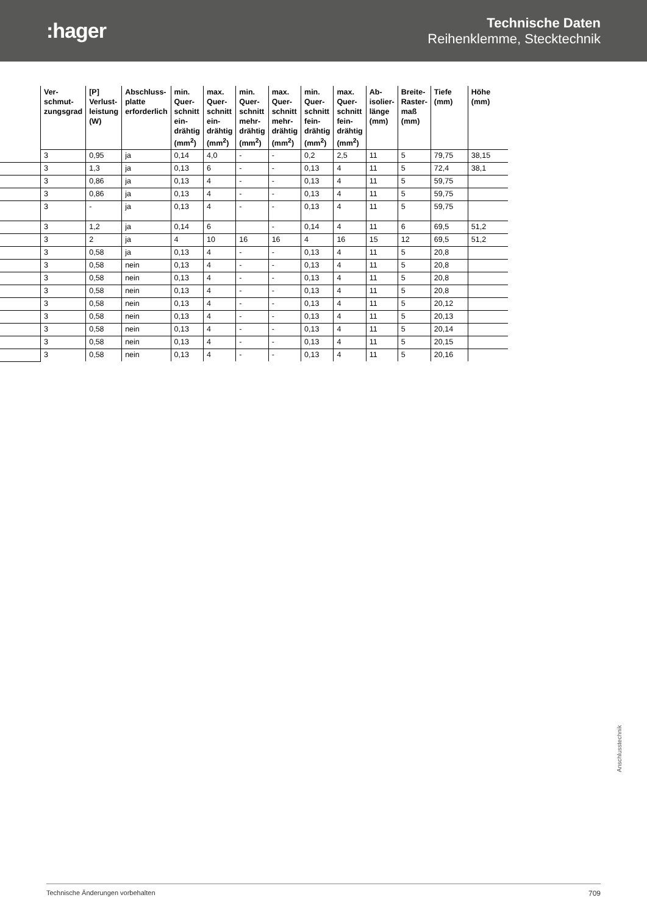:hager
Technische Daten
Reihenklemme, Stecktechnik
| | Ver- schmut- zungsgrad | [P] Verlust- leistung (W) | Abschluss- platte erforderlich | min. Quer- schnitt ein- drähtig (mm<sup>2</sup>) | max. Quer- schnitt ein- drähtig (mm<sup>2</sup>) | min. Quer- schnitt mehr- drähtig (mm<sup>2</sup>) | max. Quer- schnitt mehr- drähtig (mm<sup>2</sup>) | min. Quer- schnitt fein- drähtig (mm<sup>2</sup>) | max. Quer- schnitt fein- drähtig (mm<sup>2</sup>) | Ab- isolier- länge (mm) | Breite- Raster- maß (mm) | Tiefe (mm) | Höhe (mm) |
| --- | --- | --- | --- | --- | --- | --- | --- | --- | --- | --- | --- | --- | --- |
| | 3 | 0,95 | ja | 0,14 | 4,0 | - | - | 0,2 | 2,5 | 11 | 5 | 79,75 | 38,15 |
| | 3 | 1,3 | ja | 0,13 | 6 | - | - | 0,13 | 4 | 11 | 5 | 72,4 | 38,1 |
| | 3 | 0,86 | ja | 0,13 | 4 | - | - | 0,13 | 4 | 11 | 5 | 59,75 | |
| | 3 | 0,86 | ja | 0,13 | 4 | - | - | 0,13 | 4 | 11 | 5 | 59,75 | |
| | 3 | - | ja | 0,13 | 4 | - | - | 0,13 | 4 | 11 | 5 | 59,75 | |
| | 3 | 1,2 | ja | 0,14 | 6 | | - | 0,14 | 4 | 11 | 6 | 69,5 | 51,2 |
| | 3 | 2 | ja | 4 | 10 | 16 | 16 | 4 | 16 | 15 | 12 | 69,5 | 51,2 |
| | 3 | 0,58 | ja | 0,13 | 4 | - | - | 0,13 | 4 | 11 | 5 | 20,8 | |
| | 3 | 0,58 | nein | 0,13 | 4 | - | - | 0,13 | 4 | 11 | 5 | 20,8 | |
| | 3 | 0,58 | nein | 0,13 | 4 | - | - | 0,13 | 4 | 11 | 5 | 20,8 | |
| | 3 | 0,58 | nein | 0,13 | 4 | - | - | 0,13 | 4 | 11 | 5 | 20,8 | |
| | 3 | 0,58 | nein | 0,13 | 4 | - | - | 0,13 | 4 | 11 | 5 | 20,12 | |
| | 3 | 0,58 | nein | 0,13 | 4 | - | - | 0,13 | 4 | 11 | 5 | 20,13 | |
| | 3 | 0,58 | nein | 0,13 | 4 | - | - | 0,13 | 4 | 11 | 5 | 20,14 | |
| | 3 | 0,58 | nein | 0,13 | 4 | - | - | 0,13 | 4 | 11 | 5 | 20,15 | |
| | 3 | 0,58 | nein | 0,13 | 4 | - | - | 0,13 | 4 | 11 | 5 | 20,16 | |
Anschlusstechnik
Technische Änderungen vorbehalten 709